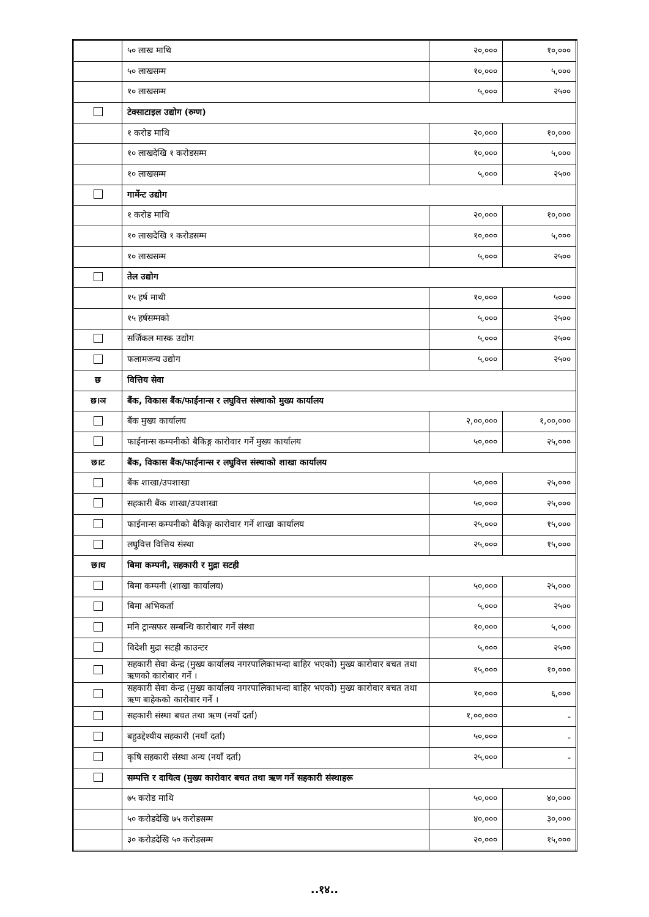| | ५० लाख माथि | २०,००० | १०,००० |
| | ५० लाखसम्म | १०,००० | ५,००० |
| | १० लाखसम्म | ५,००० | २५०० |
| | टेक्साटाइल उद्योग (रुग्ण) | | |
| | १ करोड माथि | २०,००० | १०,००० |
| | १० लाखदेखि १ करोडसम्म | १०,००० | ५,००० |
| | १० लाखसम्म | ५,००० | २५०० |
| | गार्मेन्ट उद्योग | | |
| | १ करोड माथि | २०,००० | १०,००० |
| | १० लाखदेखि १ करोडसम्म | १०,००० | ५,००० |
| | १० लाखसम्म | ५,००० | २५०० |
| | तेल उद्योग | | |
| | १५ हर्ष माथी | १०,००० | ५००० |
| | १५ हर्षसम्मको | ५,००० | २५०० |
| | सर्जिकल मास्क उद्योग | ५,००० | २५०० |
| | फलामजन्य उद्योग | ५,००० | २५०० |
| छ | वित्तिय सेवा | | |
| छ।ञ | बैंक, विकास बैंक/फाईनान्स र लघुवित्त संस्थाको मुख्य कार्यालय | | |
| | बैंक मुख्य कार्यालय | २,००,००० | १,००,००० |
| | फाईनान्स कम्पनीको बैकिङ्ग कारोवार गर्ने मुख्य कार्यालय | ५०,००० | २५,००० |
| छ।ट | बैंक, विकास बैंक/फाईनान्स र लघुवित्त संस्थाको शाखा कार्यालय | | |
| | बैंक शाखा/उपशाखा | ५०,००० | २५,००० |
| | सहकारी बैंक शाखा/उपशाखा | ५०,००० | २५,००० |
| | फाईनान्स कम्पनीको बैकिङ्ग कारोवार गर्ने शाखा कार्यालय | २५,००० | १५,००० |
| | लघुवित्त वित्तिय संस्था | २५,००० | १५,००० |
| छ।घ | बिमा कम्पनी, सहकारी र मुद्रा सटही | | |
| | बिमा कम्पनी (शाखा कार्यालय) | ५०,००० | २५,००० |
| | बिमा अभिकर्ता | ५,००० | २५०० |
| | मनि ट्रान्सफर सम्बन्धि कारोबार गर्ने संस्था | १०,००० | ५,००० |
| | विदेशी मुद्रा सटही काउन्टर | ५,००० | २५०० |
| | सहकारी सेवा केन्द्र (मुख्य कार्यालय नगरपालिकाभन्दा बाहिर भएको) मुख्य कारोवार बचत तथा ऋणको कारोबार गर्ने । | १५,००० | १०,००० |
| | सहकारी सेवा केन्द्र (मुख्य कार्यालय नगरपालिकाभन्दा बाहिर भएको) मुख्य कारोवार बचत तथा ऋण बाहेकको कारोबार गर्ने । | १०,००० | ६,००० |
| | सहकारी संस्था बचत तथा ऋण (नयाँ दर्ता) | १,००,००० | - |
| | बहुउद्देश्यीय सहकारी (नयाँ दर्ता) | ५०,००० | - |
| | कृषि सहकारी संस्था अन्य (नयाँ दर्ता) | २५,००० | - |
| | सम्पत्ति र दायित्व (मुख्य कारोवार बचत तथा ऋण गर्ने सहकारी संस्थाहरू | | |
| | ७५ करोड माथि | ५०,००० | ४०,००० |
| | ५० करोडदेखि ७५ करोडसम्म | ४०,००० | ३०,००० |
| | ३० करोडदेखि ५० करोडसम्म | २०,००० | १५,००० |
..१४..